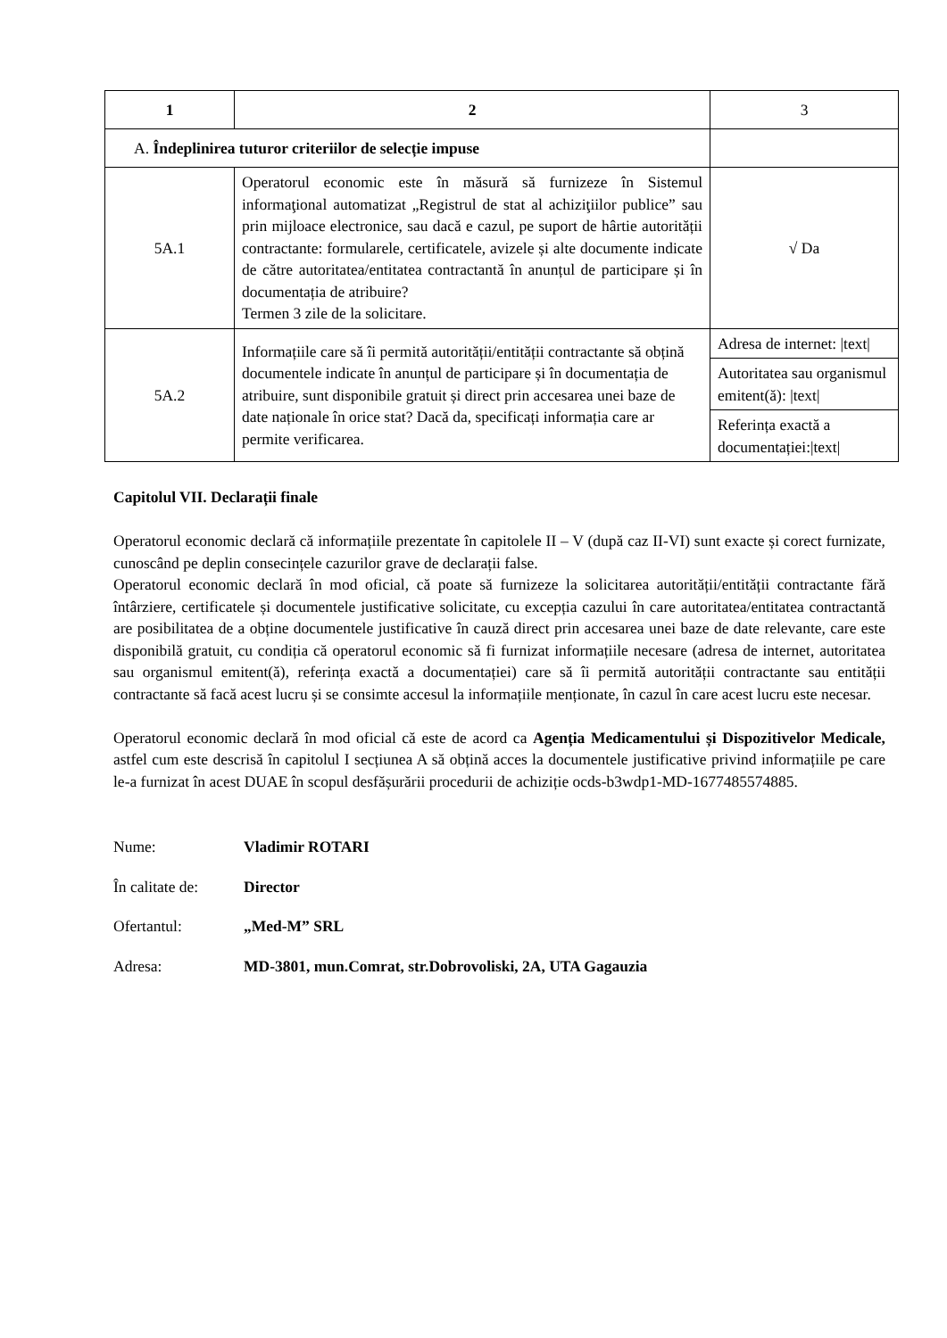| 1 | 2 | 3 |
| A. Îndeplinirea tuturor criteriilor de selecție impuse | | |
| 5A.1 | Operatorul economic este în măsură să furnizeze în Sistemul informaţional automatizat „Registrul de stat al achiziţiilor publice” sau prin mijloace electronice, sau dacă e cazul, pe suport de hârtie autorității contractante: formularele, certificatele, avizele și alte documente indicate de către autoritatea/entitatea contractantă în anunțul de participare și în documentația de atribuire? Termen 3 zile de la solicitare. | √ Da |
| 5A.2 | Informațiile care să îi permită autorității/entității contractante să obțină documentele indicate în anunțul de participare și în documentația de atribuire, sunt disponibile gratuit și direct prin accesarea unei baze de date naționale în orice stat? Dacă da, specificați informația care ar permite verificarea. | Adresa de internet: /text/ |
| | | Autoritatea sau organismul emitent(ă): /text/ |
| | | Referința exactă a documentației:/text/ |
Capitolul VII. Declarații finale
Operatorul economic declară că informațiile prezentate în capitolele II – V (după caz II-VI) sunt exacte și corect furnizate, cunoscând pe deplin consecințele cazurilor grave de declarații false.
Operatorul economic declară în mod oficial, că poate să furnizeze la solicitarea autorității/entității contractante fără întârziere, certificatele și documentele justificative solicitate, cu excepția cazului în care autoritatea/entitatea contractantă are posibilitatea de a obține documentele justificative în cauză direct prin accesarea unei baze de date relevante, care este disponibilă gratuit, cu condiția că operatorul economic să fi furnizat informațiile necesare (adresa de internet, autoritatea sau organismul emitent(ă), referința exactă a documentației) care să îi permită autorității contractante sau entității contractante să facă acest lucru și se consimte accesul la informațiile menționate, în cazul în care acest lucru este necesar.
Operatorul economic declară în mod oficial că este de acord ca Agenția Medicamentului și Dispozitivelor Medicale, astfel cum este descrisă în capitolul I secțiunea A să obțină acces la documentele justificative privind informațiile pe care le-a furnizat în acest DUAE în scopul desfășurării procedurii de achiziție ocds-b3wdp1-MD-1677485574885.
Nume: Vladimir ROTARI
În calitate de: Director
Ofertantul: „Med-M” SRL
Adresa: MD-3801, mun.Comrat, str.Dobrovoliski, 2A, UTA Gagauzia